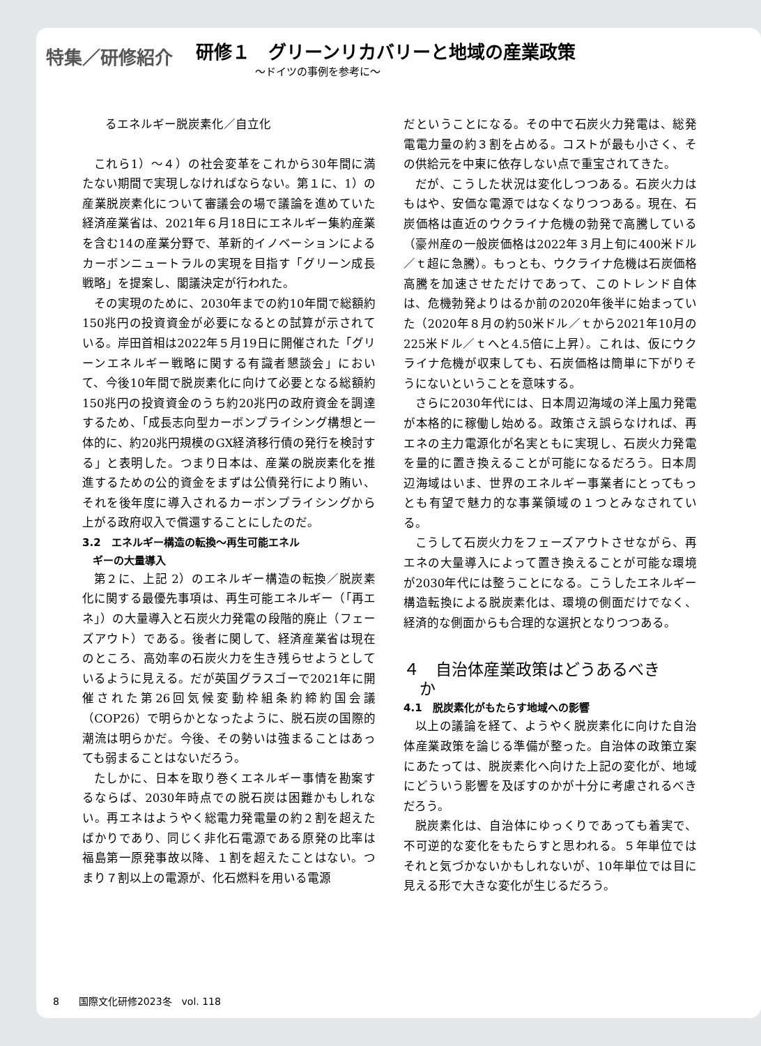特集／研修紹介
研修１　グリーンリカバリーと地域の産業政策
〜ドイツの事例を参考に〜
るエネルギー脱炭素化／自立化
これら1）〜４）の社会変革をこれから30年間に満たない期間で実現しなければならない。第１に、1）の産業脱炭素化について審議会の場で議論を進めていた経済産業省は、2021年６月18日にエネルギー集約産業を含む14の産業分野で、革新的イノベーションによるカーボンニュートラルの実現を目指す「グリーン成長戦略」を提案し、閣議決定が行われた。
その実現のために、2030年までの約10年間で総額約150兆円の投資資金が必要になるとの試算が示されている。岸田首相は2022年５月19日に開催された「グリーンエネルギー戦略に関する有識者懇談会」において、今後10年間で脱炭素化に向けて必要となる総額約150兆円の投資資金のうち約20兆円の政府資金を調達するため、「成長志向型カーボンプライシング構想と一体的に、約20兆円規模のGX経済移行債の発行を検討する」と表明した。つまり日本は、産業の脱炭素化を推進するための公的資金をまずは公債発行により賄い、それを後年度に導入されるカーボンプライシングから上がる政府収入で償還することにしたのだ。
3.2　エネルギー構造の転換〜再生可能エネル
　ギーの大量導入
第２に、上記 2）のエネルギー構造の転換／脱炭素化に関する最優先事項は、再生可能エネルギー（「再エネ」）の大量導入と石炭火力発電の段階的廃止（フェーズアウト）である。後者に関して、経済産業省は現在のところ、高効率の石炭火力を生き残らせようとしているように見える。だが英国グラスゴーで2021年に開催された第26回気候変動枠組条約締約国会議（COP26）で明らかとなったように、脱石炭の国際的潮流は明らかだ。今後、その勢いは強まることはあっても弱まることはないだろう。
たしかに、日本を取り巻くエネルギー事情を勘案するならば、2030年時点での脱石炭は困難かもしれない。再エネはようやく総電力発電量の約２割を超えたばかりであり、同じく非化石電源である原発の比率は福島第一原発事故以降、１割を超えたことはない。つまり７割以上の電源が、化石燃料を用いる電源
だということになる。その中で石炭火力発電は、総発電電力量の約３割を占める。コストが最も小さく、その供給元を中東に依存しない点で重宝されてきた。
だが、こうした状況は変化しつつある。石炭火力はもはや、安価な電源ではなくなりつつある。現在、石炭価格は直近のウクライナ危機の勃発で高騰している（豪州産の一般炭価格は2022年３月上旬に400米ドル／ｔ超に急騰）。もっとも、ウクライナ危機は石炭価格高騰を加速させただけであって、このトレンド自体は、危機勃発よりはるか前の2020年後半に始まっていた（2020年８月の約50米ドル／ｔから2021年10月の225米ドル／ｔへと4.5倍に上昇）。これは、仮にウクライナ危機が収束しても、石炭価格は簡単に下がりそうにないということを意味する。
さらに2030年代には、日本周辺海域の洋上風力発電が本格的に稼働し始める。政策さえ誤らなければ、再エネの主力電源化が名実ともに実現し、石炭火力発電を量的に置き換えることが可能になるだろう。日本周辺海域はいま、世界のエネルギー事業者にとってもっとも有望で魅力的な事業領域の１つとみなされている。
こうして石炭火力をフェーズアウトさせながら、再エネの大量導入によって置き換えることが可能な環境が2030年代には整うことになる。こうしたエネルギー構造転換による脱炭素化は、環境の側面だけでなく、経済的な側面からも合理的な選択となりつつある。
４　自治体産業政策はどうあるべき
　か
4.1　脱炭素化がもたらす地域への影響
以上の議論を経て、ようやく脱炭素化に向けた自治体産業政策を論じる準備が整った。自治体の政策立案にあたっては、脱炭素化へ向けた上記の変化が、地域にどういう影響を及ぼすのかが十分に考慮されるべきだろう。
脱炭素化は、自治体にゆっくりであっても着実で、不可逆的な変化をもたらすと思われる。５年単位ではそれと気づかないかもしれないが、10年単位では目に見える形で大きな変化が生じるだろう。
8　　国際文化研修2023冬　vol. 118